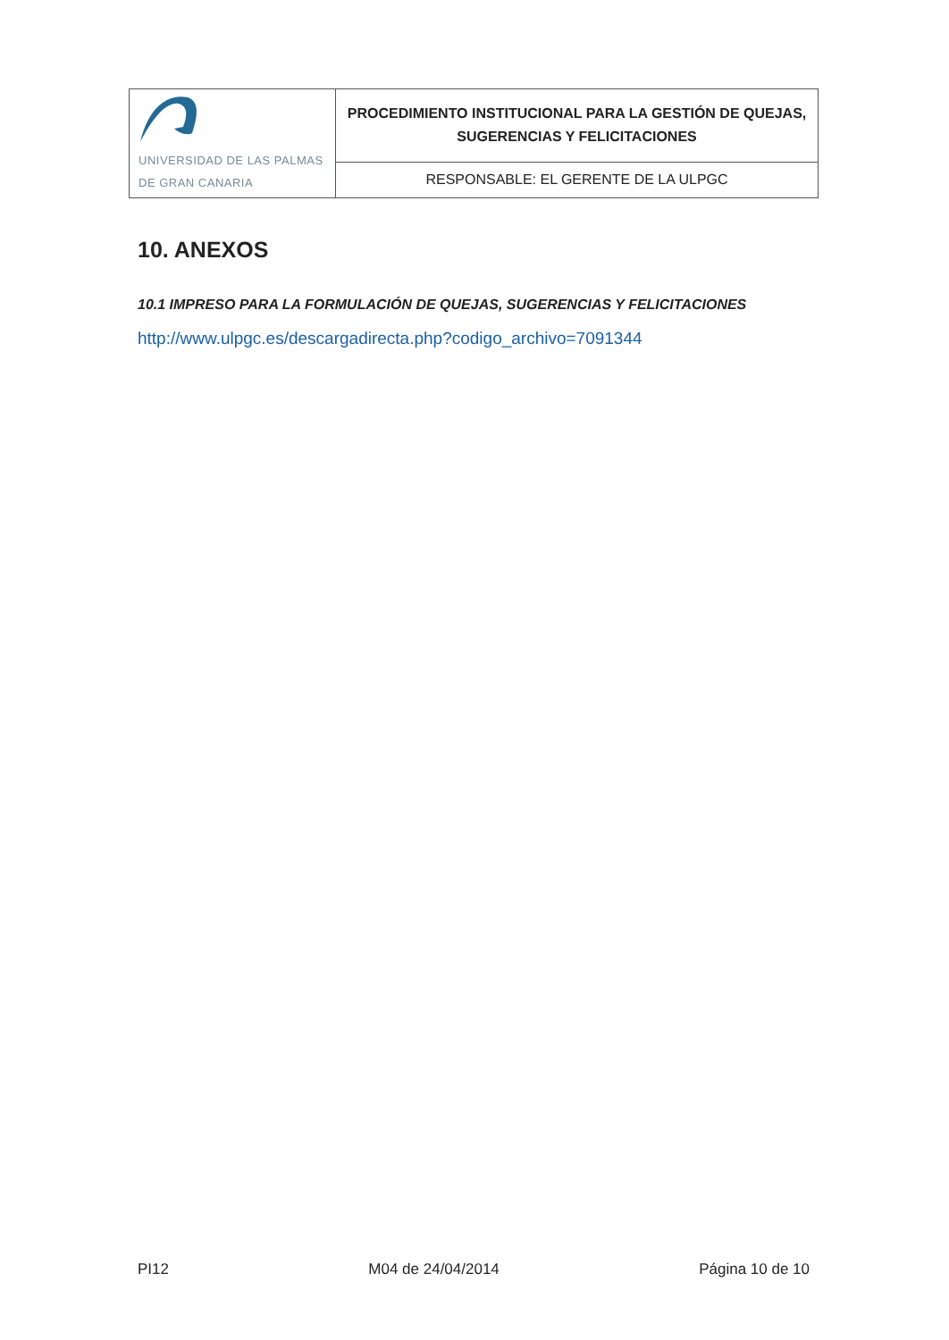| UNIVERSIDAD DE LAS PALMAS DE GRAN CANARIA | PROCEDIMIENTO INSTITUCIONAL PARA LA GESTIÓN DE QUEJAS, SUGERENCIAS Y FELICITACIONES |
| | RESPONSABLE: EL GERENTE DE LA ULPGC |
10. ANEXOS
10.1 IMPRESO PARA LA FORMULACIÓN DE QUEJAS, SUGERENCIAS Y FELICITACIONES
http://www.ulpgc.es/descargadirecta.php?codigo_archivo=7091344
PI12 M04 de 24/04/2014 Página 10 de 10